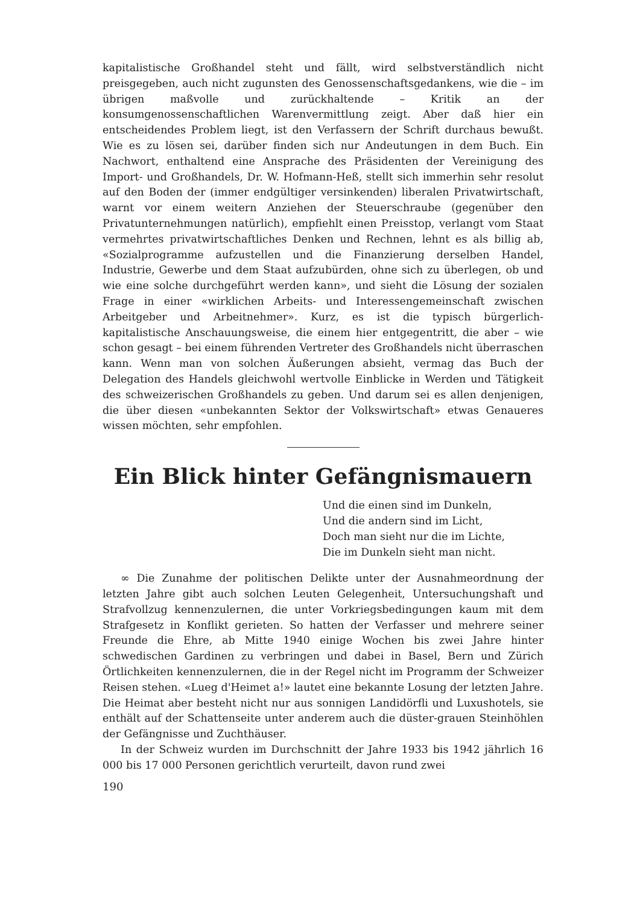kapitalistische Großhandel steht und fällt, wird selbstverständlich nicht preisgegeben, auch nicht zugunsten des Genossenschaftsgedankens, wie die – im übrigen maßvolle und zurückhaltende – Kritik an der konsumgenossenschaftlichen Warenvermittlung zeigt. Aber daß hier ein entscheidendes Problem liegt, ist den Verfassern der Schrift durchaus bewußt. Wie es zu lösen sei, darüber finden sich nur Andeutungen in dem Buch. Ein Nachwort, enthaltend eine Ansprache des Präsidenten der Vereinigung des Import- und Großhandels, Dr. W. Hofmann-Heß, stellt sich immerhin sehr resolut auf den Boden der (immer endgültiger versinkenden) liberalen Privatwirtschaft, warnt vor einem weitern Anziehen der Steuerschraube (gegenüber den Privatunternehmungen natürlich), empfiehlt einen Preisstop, verlangt vom Staat vermehrtes privatwirtschaftliches Denken und Rechnen, lehnt es als billig ab, «Sozialprogramme aufzustellen und die Finanzierung derselben Handel, Industrie, Gewerbe und dem Staat aufzubürden, ohne sich zu überlegen, ob und wie eine solche durchgeführt werden kann», und sieht die Lösung der sozialen Frage in einer «wirklichen Arbeits- und Interessengemeinschaft zwischen Arbeitgeber und Arbeitnehmer». Kurz, es ist die typisch bürgerlich-kapitalistische Anschauungsweise, die einem hier entgegentritt, die aber – wie schon gesagt – bei einem führenden Vertreter des Großhandels nicht überraschen kann. Wenn man von solchen Äußerungen absieht, vermag das Buch der Delegation des Handels gleichwohl wertvolle Einblicke in Werden und Tätigkeit des schweizerischen Großhandels zu geben. Und darum sei es allen denjenigen, die über diesen «unbekannten Sektor der Volkswirtschaft» etwas Genaueres wissen möchten, sehr empfohlen.
Ein Blick hinter Gefängnismauern
Und die einen sind im Dunkeln,
Und die andern sind im Licht,
Doch man sieht nur die im Lichte,
Die im Dunkeln sieht man nicht.
∞ Die Zunahme der politischen Delikte unter der Ausnahmeordnung der letzten Jahre gibt auch solchen Leuten Gelegenheit, Untersuchungshaft und Strafvollzug kennenzulernen, die unter Vorkriegsbedingungen kaum mit dem Strafgesetz in Konflikt gerieten. So hatten der Verfasser und mehrere seiner Freunde die Ehre, ab Mitte 1940 einige Wochen bis zwei Jahre hinter schwedischen Gardinen zu verbringen und dabei in Basel, Bern und Zürich Örtlichkeiten kennenzulernen, die in der Regel nicht im Programm der Schweizer Reisen stehen. «Lueg d'Heimet a!» lautet eine bekannte Losung der letzten Jahre. Die Heimat aber besteht nicht nur aus sonnigen Landidörfli und Luxushotels, sie enthält auf der Schattenseite unter anderem auch die düster-grauen Steinhöhlen der Gefängnisse und Zuchthäuser.
In der Schweiz wurden im Durchschnitt der Jahre 1933 bis 1942 jährlich 16 000 bis 17 000 Personen gerichtlich verurteilt, davon rund zwei
190